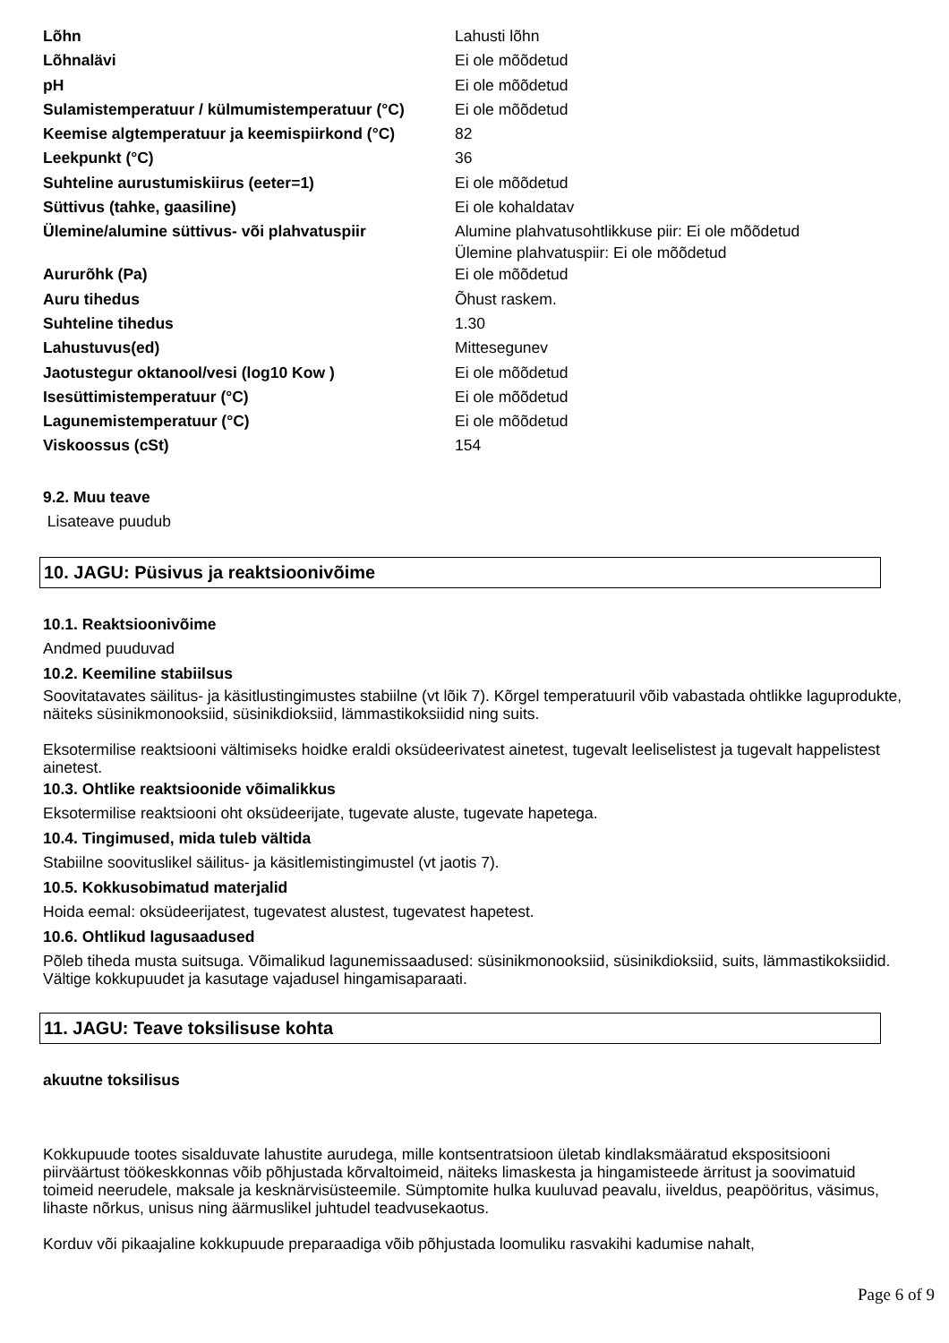| Lõhn | Lahusti lõhn |
| Lõhnalävi | Ei ole mõõdetud |
| pH | Ei ole mõõdetud |
| Sulamistemperatuur / külmumistemperatuur (°C) | Ei ole mõõdetud |
| Keemise algtemperatuur ja keemispiirkond (°C) | 82 |
| Leekpunkt (°C) | 36 |
| Suhteline aurustumiskiirus (eeter=1) | Ei ole mõõdetud |
| Süttivus (tahke, gaasiline) | Ei ole kohaldatav |
| Ülemine/alumine süttivus- või plahvatuspiir | Alumine plahvatusohtlikkuse piir: Ei ole mõõdetud Ülemine plahvatuspiir: Ei ole mõõdetud |
| Aururõhk (Pa) | Ei ole mõõdetud |
| Auru tihedus | Õhust raskem. |
| Suhteline tihedus | 1.30 |
| Lahustuvus(ed) | Mittesegunev |
| Jaotustegur oktanool/vesi (log10 Kow ) | Ei ole mõõdetud |
| Isesüttimistemperatuur (°C) | Ei ole mõõdetud |
| Lagunemistemperatuur (°C) | Ei ole mõõdetud |
| Viskoossus (cSt) | 154 |
9.2. Muu teave
Lisateave puudub
10. JAGU: Püsivus ja reaktsioonivõime
10.1. Reaktsioonivõime
Andmed puuduvad
10.2. Keemiline stabiilsus
Soovitatavates säilitus- ja käsitlustingimustes stabiilne (vt lõik 7). Kõrgel temperatuuril võib vabastada ohtlikke laguprodukte, näiteks süsinikmonooksiid, süsinikdioksiid, lämmastikoksiidid ning suits.
Eksotermilise reaktsiooni vältimiseks hoidke eraldi oksüdeerivatest ainetest, tugevalt leeliselistest ja tugevalt happelistest ainetest.
10.3. Ohtlike reaktsioonide võimalikkus
Eksotermilise reaktsiooni oht oksüdeerijate, tugevate aluste, tugevate hapetega.
10.4. Tingimused, mida tuleb vältida
Stabiilne soovituslikel säilitus- ja käsitlemistingimustel (vt jaotis 7).
10.5. Kokkusobimatud materjalid
Hoida eemal: oksüdeerijatest, tugevatest alustest, tugevatest hapetest.
10.6. Ohtlikud lagusaadused
Põleb tiheda musta suitsuga. Võimalikud lagunemissaadused: süsinikmonooksiid, süsinikdioksiid, suits, lämmastikoksiidid.
Vältige kokkupuudet ja kasutage vajadusel hingamisaparaati.
11. JAGU: Teave toksilisuse kohta
akuutne toksilisus
Kokkupuude tootes sisalduvate lahustite aurudega, mille kontsentratsioon ületab kindlaksmääratud ekspositsiooni piirväärtust töökeskkonnas võib põhjustada kõrvaltoimeid, näiteks limaskesta ja hingamisteede ärritust ja soovimatuid toimeid neerudele, maksale ja kesknärvisüsteemile. Sümptomite hulka kuuluvad peavalu, iiveldus, peapööritus, väsimus, lihaste nõrkus, unisus ning äärmuslikel juhtudel teadvusekaotus.
Korduv või pikaajaline kokkupuude preparaadiga võib põhjustada loomuliku rasvakihi kadumise nahalt,
Page 6 of 9